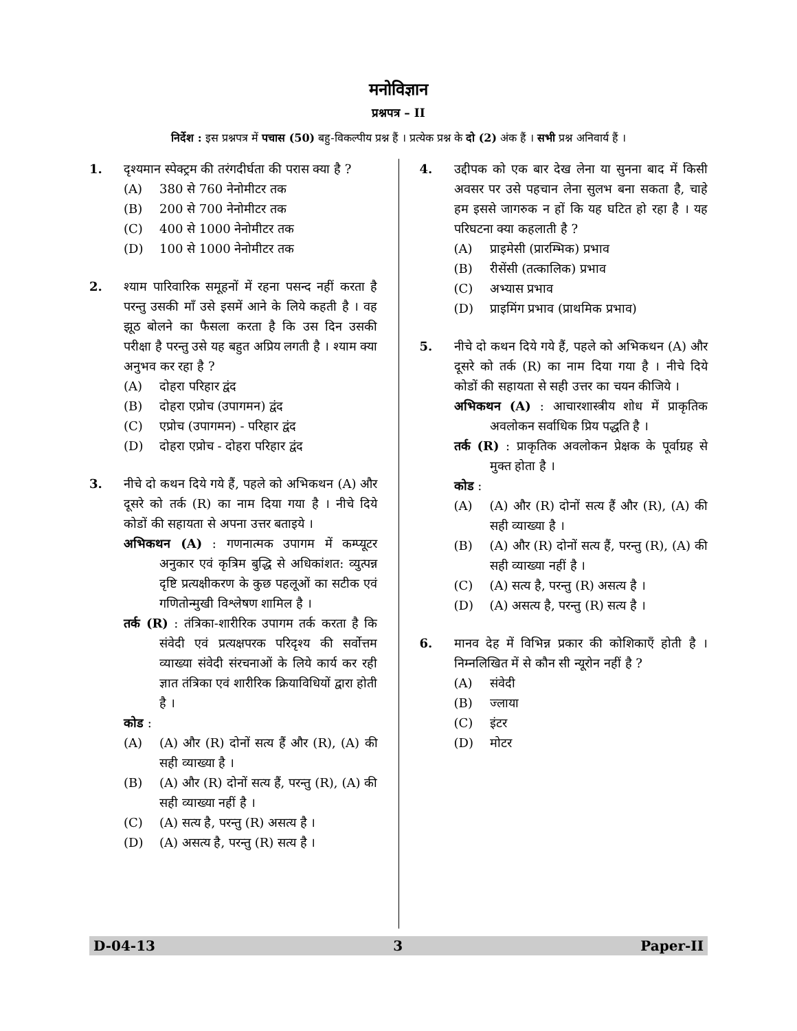मनोविज्ञान
प्रश्नपत्र – II
निर्देश : इस प्रश्नपत्र में पचास (50) बहु-विकल्पीय प्रश्न हैं । प्रत्येक प्रश्न के दो (2) अंक हैं । सभी प्रश्न अनिवार्य हैं ।
1. दृश्यमान स्पेक्ट्रम की तरंगदीर्घता की परास क्या है ?
(A) 380 से 760 नेनोमीटर तक
(B) 200 से 700 नेनोमीटर तक
(C) 400 से 1000 नेनोमीटर तक
(D) 100 से 1000 नेनोमीटर तक
2. श्याम पारिवारिक समूहनों में रहना पसन्द नहीं करता है परन्तु उसकी माँ उसे इसमें आने के लिये कहती है । वह झूठ बोलने का फैसला करता है कि उस दिन उसकी परीक्षा है परन्तु उसे यह बहुत अप्रिय लगती है । श्याम क्या अनुभव कर रहा है ?
(A) दोहरा परिहार द्वंद
(B) दोहरा एप्रोच (उपागमन) द्वंद
(C) एप्रोच (उपागमन) - परिहार द्वंद
(D) दोहरा एप्रोच - दोहरा परिहार द्वंद
3. नीचे दो कथन दिये गये हैं, पहले को अभिकथन (A) और दूसरे को तर्क (R) का नाम दिया गया है । नीचे दिये कोडों की सहायता से अपना उत्तर बताइये ।
अभिकथन (A) : गणनात्मक उपागम में कम्प्यूटर अनुकार एवं कृत्रिम बुद्धि से अधिकांशत: व्युत्पन्न दृष्टि प्रत्यक्षीकरण के कुछ पहलूओं का सटीक एवं गणितोन्मुखी विश्लेषण शामिल है ।
तर्क (R) : तंत्रिका-शारीरिक उपागम तर्क करता है कि संवेदी एवं प्रत्यक्षपरक परिदृश्य की सर्वोत्तम व्याख्या संवेदी संरचनाओं के लिये कार्य कर रही ज्ञात तंत्रिका एवं शारीरिक क्रियाविधियों द्वारा होती है ।
कोड :
(A) (A) और (R) दोनों सत्य हैं और (R), (A) की सही व्याख्या है ।
(B) (A) और (R) दोनों सत्य हैं, परन्तु (R), (A) की सही व्याख्या नहीं है ।
(C) (A) सत्य है, परन्तु (R) असत्य है ।
(D) (A) असत्य है, परन्तु (R) सत्य है ।
4. उद्दीपक को एक बार देख लेना या सुनना बाद में किसी अवसर पर उसे पहचान लेना सुलभ बना सकता है, चाहे हम इससे जागरुक न हों कि यह घटित हो रहा है । यह परिघटना क्या कहलाती है ?
(A) प्राइमेसी (प्रारम्भिक) प्रभाव
(B) रीसेंसी (तत्कालिक) प्रभाव
(C) अभ्यास प्रभाव
(D) प्राइमिंग प्रभाव (प्राथमिक प्रभाव)
5. नीचे दो कथन दिये गये हैं, पहले को अभिकथन (A) और दूसरे को तर्क (R) का नाम दिया गया है । नीचे दिये कोडों की सहायता से सही उत्तर का चयन कीजिये ।
अभिकथन (A) : आचारशास्त्रीय शोध में प्राकृतिक अवलोकन सर्वाधिक प्रिय पद्धति है ।
तर्क (R) : प्राकृतिक अवलोकन प्रेक्षक के पूर्वाग्रह से मुक्त होता है ।
कोड :
(A) (A) और (R) दोनों सत्य हैं और (R), (A) की सही व्याख्या है ।
(B) (A) और (R) दोनों सत्य हैं, परन्तु (R), (A) की सही व्याख्या नहीं है ।
(C) (A) सत्य है, परन्तु (R) असत्य है ।
(D) (A) असत्य है, परन्तु (R) सत्य है ।
6. मानव देह में विभिन्न प्रकार की कोशिकाएँ होती है । निम्नलिखित में से कौन सी न्यूरोन नहीं है ?
(A) संवेदी
(B) ज्लाया
(C) इंटर
(D) मोटर
D-04-13 3 Paper-II